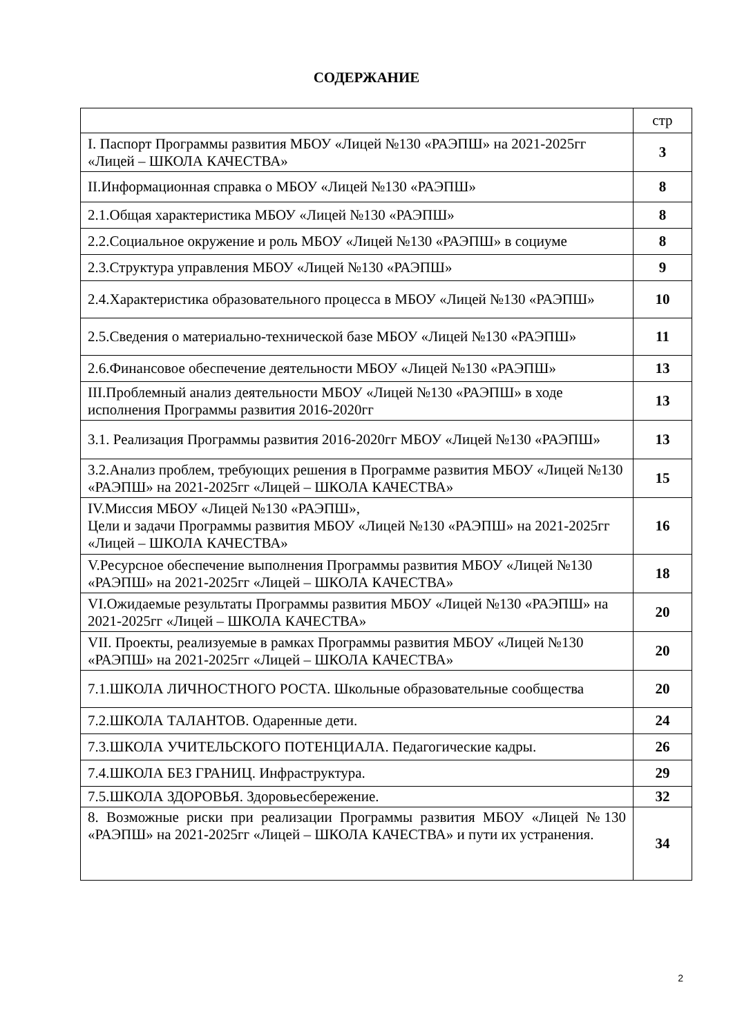СОДЕРЖАНИЕ
| | стр |
| I. Паспорт Программы развития МБОУ «Лицей №130 «РАЭПШ» на 2021-2025гг «Лицей – ШКОЛА КАЧЕСТВА» | 3 |
| II.Информационная справка о МБОУ «Лицей №130 «РАЭПШ» | 8 |
| 2.1.Общая характеристика МБОУ «Лицей №130 «РАЭПШ» | 8 |
| 2.2.Социальное окружение и роль МБОУ «Лицей №130 «РАЭПШ» в социуме | 8 |
| 2.3.Структура управления МБОУ «Лицей №130 «РАЭПШ» | 9 |
| 2.4.Характеристика образовательного процесса в МБОУ «Лицей №130 «РАЭПШ» | 10 |
| 2.5.Сведения о материально-технической базе МБОУ «Лицей №130 «РАЭПШ» | 11 |
| 2.6.Финансовое обеспечение деятельности МБОУ «Лицей №130 «РАЭПШ» | 13 |
| III.Проблемный анализ деятельности МБОУ «Лицей №130 «РАЭПШ» в ходе исполнения Программы развития 2016-2020гг | 13 |
| 3.1. Реализация Программы развития 2016-2020гг МБОУ «Лицей №130 «РАЭПШ» | 13 |
| 3.2.Анализ проблем, требующих решения в Программе развития МБОУ «Лицей №130 «РАЭПШ» на 2021-2025гг «Лицей – ШКОЛА КАЧЕСТВА» | 15 |
| IV.Миссия МБОУ «Лицей №130 «РАЭПШ», Цели и задачи Программы развития МБОУ «Лицей №130 «РАЭПШ» на 2021-2025гг «Лицей – ШКОЛА КАЧЕСТВА» | 16 |
| V.Ресурсное обеспечение выполнения Программы развития МБОУ «Лицей №130 «РАЭПШ» на 2021-2025гг «Лицей – ШКОЛА КАЧЕСТВА» | 18 |
| VI.Ожидаемые результаты Программы развития МБОУ «Лицей №130 «РАЭПШ» на 2021-2025гг «Лицей – ШКОЛА КАЧЕСТВА» | 20 |
| VII. Проекты, реализуемые в рамках Программы развития МБОУ «Лицей №130 «РАЭПШ» на 2021-2025гг «Лицей – ШКОЛА КАЧЕСТВА» | 20 |
| 7.1.ШКОЛА ЛИЧНОСТНОГО РОСТА. Школьные образовательные сообщества | 20 |
| 7.2.ШКОЛА ТАЛАНТОВ. Одаренные дети. | 24 |
| 7.3.ШКОЛА УЧИТЕЛЬСКОГО ПОТЕНЦИАЛА. Педагогические кадры. | 26 |
| 7.4.ШКОЛА БЕЗ ГРАНИЦ. Инфраструктура. | 29 |
| 7.5.ШКОЛА ЗДОРОВЬЯ. Здоровьесбережение. | 32 |
| 8. Возможные риски при реализации Программы развития МБОУ «Лицей №130 «РАЭПШ» на 2021-2025гг «Лицей – ШКОЛА КАЧЕСТВА» и пути их устранения. | 34 |
2